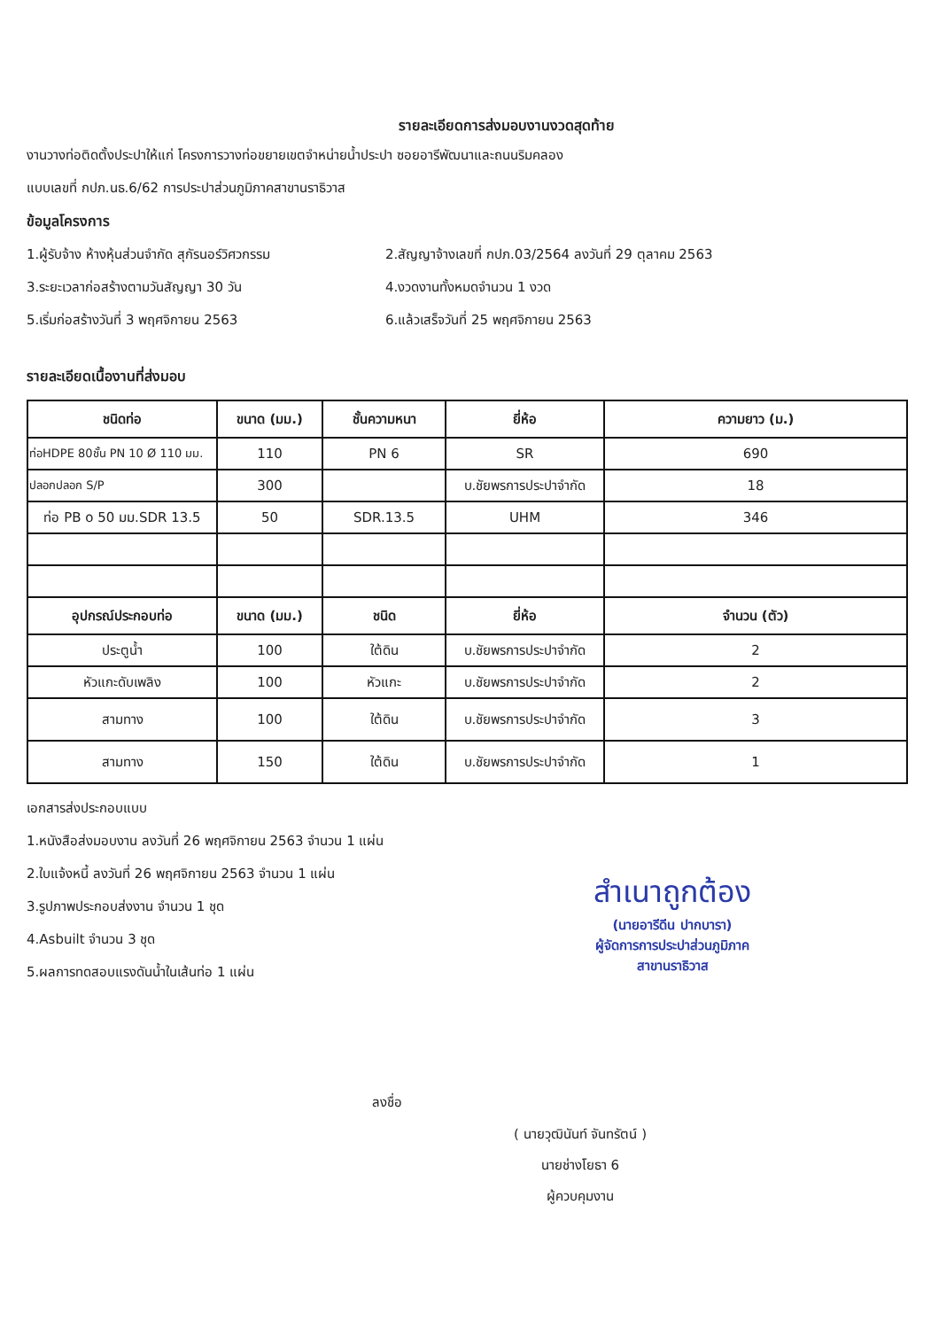รายละเอียดการส่งมอบงานงวดสุดท้าย
งานวางท่อติดตั้งประปาให้แก่ โครงการวางท่อขยายเขตจำหน่ายน้ำประปา ซอยอารีพัฒนาและถนนริมคลอง
แบบเลขที่ กปภ.นธ.6/62 การประปาส่วนภูมิภาคสาขานราธิวาส
ข้อมูลโครงการ
1.ผู้รับจ้าง ห้างหุ้นส่วนจำกัด สุกัรนอร์วิศวกรรม
2.สัญญาจ้างเลขที่ กปภ.03/2564 ลงวันที่ 29 ตุลาคม 2563
3.ระยะเวลาก่อสร้างตามวันสัญญา 30 วัน
4.งวดงานทั้งหมดจำนวน 1 งวด
5.เริ่มก่อสร้างวันที่ 3 พฤศจิกายน 2563
6.แล้วเสร็จวันที่ 25 พฤศจิกายน 2563
รายละเอียดเนื้องานที่ส่งมอบ
| ชนิดท่อ | ขนาด (มม.) | ชั้นความหนา | ยี่ห้อ | ความยาว (ม.) |
| --- | --- | --- | --- | --- |
| ท่อHDPE 80ชั้น PN 10 Ø 110 มม. | 110 | PN 6 | SR | 690 |
| ปลอกปลอก S/P | 300 | | บ.ชัยพรการประปาจำกัด | 18 |
| ท่อ PB ο 50 มม.SDR 13.5 | 50 | SDR.13.5 | UHM | 346 |
| อุปกรณ์ประกอบท่อ | ขนาด (มม.) | ชนิด | ยี่ห้อ | จำนวน (ตัว) |
| ประตูน้ำ | 100 | ใต้ดิน | บ.ชัยพรการประปาจำกัด | 2 |
| หัวแกะดับเพลิง | 100 | หัวแกะ | บ.ชัยพรการประปาจำกัด | 2 |
| สามทาง | 100 | ใต้ดิน | บ.ชัยพรการประปาจำกัด | 3 |
| สามทาง | 150 | ใต้ดิน | บ.ชัยพรการประปาจำกัด | 1 |
เอกสารส่งประกอบแบบ
1.หนังสือส่งมอบงาน ลงวันที่ 26 พฤศจิกายน 2563 จำนวน 1 แผ่น
2.ใบแจ้งหนี้ ลงวันที่ 26 พฤศจิกายน 2563 จำนวน 1 แผ่น
3.รูปภาพประกอบส่งงาน จำนวน 1 ชุด
4.Asbuilt จำนวน 3 ชุด
5.ผลการทดสอบแรงดันน้ำในเส้นท่อ 1 แผ่น
สำเนาถูกต้อง
(นายอารีดีน ปากบารา)
ผู้จัดการการประปาส่วนภูมิภาค
สาขานราธิวาส
ลงชื่อ
( นายวุฒินันท์ จันทรัตน์ )
นายช่างโยธา 6
ผู้ควบคุมงาน